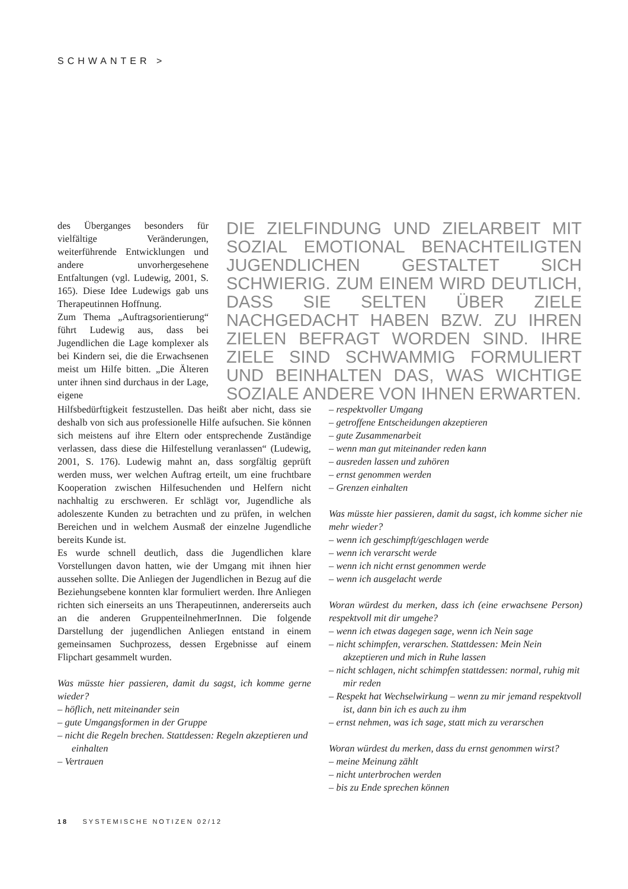SCHWANTER >
des Überganges besonders für vielfältige Veränderungen, weiterführende Entwicklungen und andere unvorhergesehene Entfaltungen (vgl. Ludewig, 2001, S. 165). Diese Idee Ludewigs gab uns Therapeutinnen Hoffnung.
Zum Thema „Auftragsorientierung“ führt Ludewig aus, dass bei Jugendlichen die Lage komplexer als bei Kindern sei, die die Erwachsenen meist um Hilfe bitten. „Die Älteren unter ihnen sind durchaus in der Lage, eigene
DIE ZIELFINDUNG UND ZIELARBEIT MIT SOZIAL EMOTIONAL BENACHTEILIGTEN JUGENDLICHEN GESTALTET SICH SCHWIERIG. ZUM EINEM WIRD DEUTLICH, DASS SIE SELTEN ÜBER ZIELE NACHGEDACHT HABEN BZW. ZU IHREN ZIELEN BEFRAGT WORDEN SIND. IHRE ZIELE SIND SCHWAMMIG FORMULIERT UND BEINHALTEN DAS, WAS WICHTIGE SOZIALE ANDERE VON IHNEN ERWARTEN.
Hilfsbedürftigkeit festzustellen. Das heißt aber nicht, dass sie deshalb von sich aus professionelle Hilfe aufsuchen. Sie können sich meistens auf ihre Eltern oder entsprechende Zuständige verlassen, dass diese die Hilfestellung veranlassen“ (Ludewig, 2001, S. 176). Ludewig mahnt an, dass sorgfältig geprüft werden muss, wer welchen Auftrag erteilt, um eine fruchtbare Kooperation zwischen Hilfesuchenden und Helfern nicht nachhaltig zu erschweren. Er schlägt vor, Jugendliche als adoleszente Kunden zu betrachten und zu prüfen, in welchen Bereichen und in welchem Ausmaß der einzelne Jugendliche bereits Kunde ist.
Es wurde schnell deutlich, dass die Jugendlichen klare Vorstellungen davon hatten, wie der Umgang mit ihnen hier aussehen sollte. Die Anliegen der Jugendlichen in Bezug auf die Beziehungsebene konnten klar formuliert werden. Ihre Anliegen richten sich einerseits an uns Therapeutinnen, andererseits auch an die anderen GruppenteilnehmerInnen. Die folgende Darstellung der jugendlichen Anliegen entstand in einem gemeinsamen Suchprozess, dessen Ergebnisse auf einem Flipchart gesammelt wurden.
Was müsste hier passieren, damit du sagst, ich komme gerne wieder?
– höflich, nett miteinander sein
– gute Umgangsformen in der Gruppe
– nicht die Regeln brechen. Stattdessen: Regeln akzeptieren und einhalten
– Vertrauen
– respektvoller Umgang
– getroffene Entscheidungen akzeptieren
– gute Zusammenarbeit
– wenn man gut miteinander reden kann
– ausreden lassen und zuhören
– ernst genommen werden
– Grenzen einhalten
Was müsste hier passieren, damit du sagst, ich komme sicher nie mehr wieder?
– wenn ich geschimpft/geschlagen werde
– wenn ich verarscht werde
– wenn ich nicht ernst genommen werde
– wenn ich ausgelacht werde
Woran würdest du merken, dass ich (eine erwachsene Person) respektvoll mit dir umgehe?
– wenn ich etwas dagegen sage, wenn ich Nein sage
– nicht schimpfen, verarschen. Stattdessen: Mein Nein akzeptieren und mich in Ruhe lassen
– nicht schlagen, nicht schimpfen stattdessen: normal, ruhig mit mir reden
– Respekt hat Wechselwirkung – wenn zu mir jemand respektvoll ist, dann bin ich es auch zu ihm
– ernst nehmen, was ich sage, statt mich zu verarschen
Woran würdest du merken, dass du ernst genommen wirst?
– meine Meinung zählt
– nicht unterbrochen werden
– bis zu Ende sprechen können
18 SYSTEMISCHE NOTIZEN 02/12